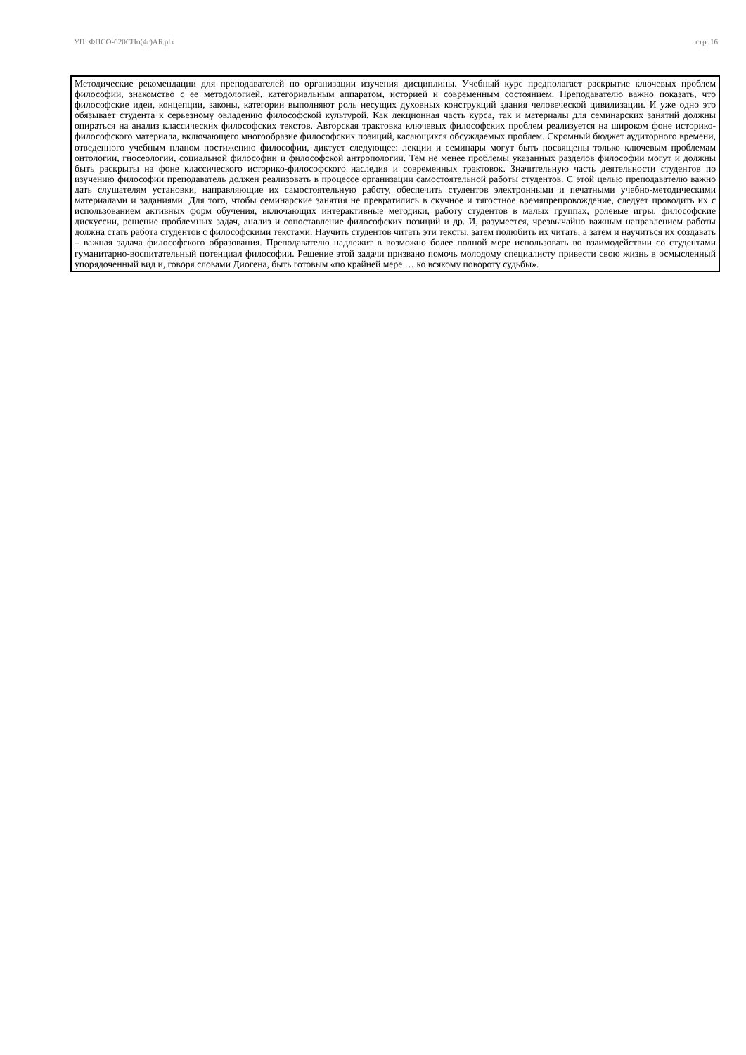УП: ФПСО-б20СПо(4г)АБ.plx стр. 16
Методические рекомендации для преподавателей по организации изучения дисциплины. Учебный курс предполагает раскрытие ключевых проблем философии, знакомство с ее методологией, категориальным аппаратом, историей и современным состоянием. Преподавателю важно показать, что философские идеи, концепции, законы, категории выполняют роль несущих духовных конструкций здания человеческой цивилизации. И уже одно это обязывает студента к серьезному овладению философской культурой. Как лекционная часть курса, так и материалы для семинарских занятий должны опираться на анализ классических философских текстов. Авторская трактовка ключевых философских проблем реализуется на широком фоне историко-философского материала, включающего многообразие философских позиций, касающихся обсуждаемых проблем. Скромный бюджет аудиторного времени, отведенного учебным планом постижению философии, диктует следующее: лекции и семинары могут быть посвящены только ключевым проблемам онтологии, гносеологии, социальной философии и философской антропологии. Тем не менее проблемы указанных разделов философии могут и должны быть раскрыты на фоне классического историко-философского наследия и современных трактовок. Значительную часть деятельности студентов по изучению философии преподаватель должен реализовать в процессе организации самостоятельной работы студентов. С этой целью преподавателю важно дать слушателям установки, направляющие их самостоятельную работу, обеспечить студентов электронными и печатными учебно-методическими материалами и заданиями. Для того, чтобы семинарские занятия не превратились в скучное и тягостное времяпрепровождение, следует проводить их с использованием активных форм обучения, включающих интерактивные методики, работу студентов в малых группах, ролевые игры, философские дискуссии, решение проблемных задач, анализ и сопоставление философских позиций и др. И, разумеется, чрезвычайно важным направлением работы должна стать работа студентов с философскими текстами. Научить студентов читать эти тексты, затем полюбить их читать, а затем и научиться их создавать – важная задача философского образования. Преподавателю надлежит в возможно более полной мере использовать во взаимодействии со студентами гуманитарно-воспитательный потенциал философии. Решение этой задачи призвано помочь молодому специалисту привести свою жизнь в осмысленный упорядоченный вид и, говоря словами Диогена, быть готовым «по крайней мере … ко всякому повороту судьбы».